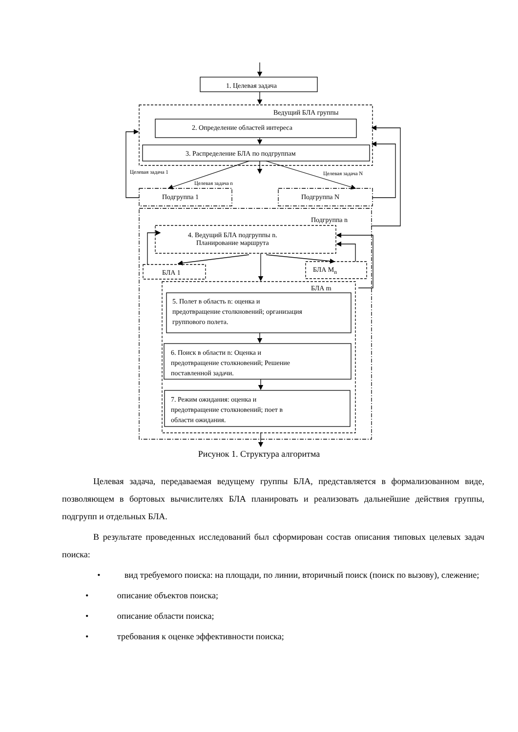1. Целевая задача
Ведущий БЛА группы
2. Определение областей интереса
3. Распределение БЛА по подгруппам
Целевая задача 1 Целевая задача N
Целевая задача n
Подгруппа 1 Подгруппа N
Подгруппа n
4. Ведущий БЛА подгруппы n.
Планирование маршрута
БЛА 1 БЛА M<sub>n</sub>
БЛА m
5. Полет в область n: оценка и
предотвращение столкновений; организация
группового полета.
6. Поиск в области n: Оценка и
предотвращение столкновений; Решение
поставленной задачи.
7. Режим ожидания: оценка и
предотвращение столкновений; поет в
области ожидания.
Рисунок 1. Структура алгоритма
Целевая задача, передаваемая ведущему группы БЛА, представляется в формализованном виде, позволяющем в бортовых вычислителях БЛА планировать и реализовать дальнейшие действия группы, подгрупп и отдельных БЛА.
В результате проведенных исследований был сформирован состав описания типовых целевых задач поиска:
• вид требуемого поиска: на площади, по линии, вторичный поиск (поиск по вызову), слежение;
• описание объектов поиска;
• описание области поиска;
• требования к оценке эффективности поиска;